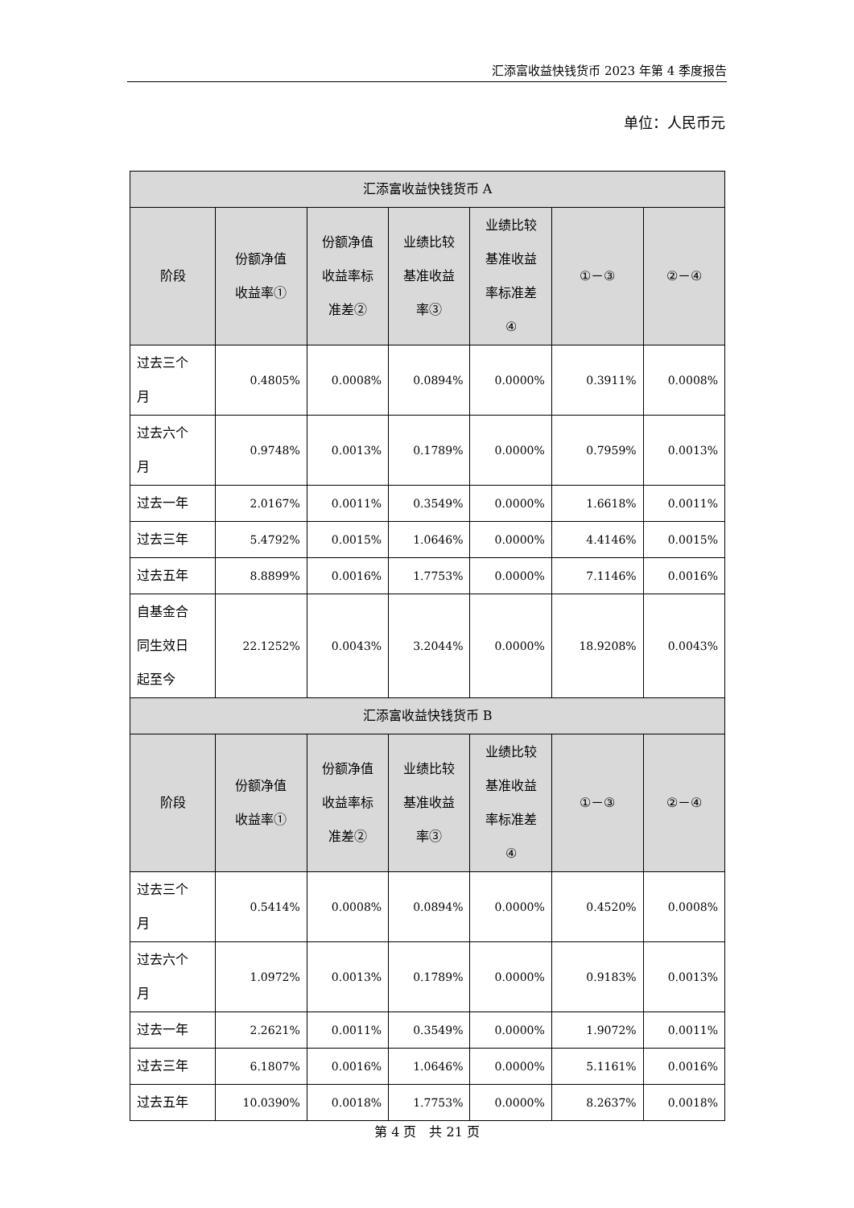汇添富收益快钱货币 2023 年第 4 季度报告
单位：人民币元
| 汇添富收益快钱货币 A | | | | | | |
| --- | --- | --- | --- | --- | --- | --- |
| 阶段 | 份额净值 收益率① | 份额净值 收益率标 准差② | 业绩比较 基准收益 率③ | 业绩比较 基准收益 率标准差 ④ | ①－③ | ②－④ |
| 过去三个 月 | 0.4805% | 0.0008% | 0.0894% | 0.0000% | 0.3911% | 0.0008% |
| 过去六个 月 | 0.9748% | 0.0013% | 0.1789% | 0.0000% | 0.7959% | 0.0013% |
| 过去一年 | 2.0167% | 0.0011% | 0.3549% | 0.0000% | 1.6618% | 0.0011% |
| 过去三年 | 5.4792% | 0.0015% | 1.0646% | 0.0000% | 4.4146% | 0.0015% |
| 过去五年 | 8.8899% | 0.0016% | 1.7753% | 0.0000% | 7.1146% | 0.0016% |
| 自基金合 同生效日 起至今 | 22.1252% | 0.0043% | 3.2044% | 0.0000% | 18.9208% | 0.0043% |
| 汇添富收益快钱货币 B | | | | | | |
| 阶段 | 份额净值 收益率① | 份额净值 收益率标 准差② | 业绩比较 基准收益 率③ | 业绩比较 基准收益 率标准差 ④ | ①－③ | ②－④ |
| 过去三个 月 | 0.5414% | 0.0008% | 0.0894% | 0.0000% | 0.4520% | 0.0008% |
| 过去六个 月 | 1.0972% | 0.0013% | 0.1789% | 0.0000% | 0.9183% | 0.0013% |
| 过去一年 | 2.2621% | 0.0011% | 0.3549% | 0.0000% | 1.9072% | 0.0011% |
| 过去三年 | 6.1807% | 0.0016% | 1.0646% | 0.0000% | 5.1161% | 0.0016% |
| 过去五年 | 10.0390% | 0.0018% | 1.7753% | 0.0000% | 8.2637% | 0.0018% |
第 4 页　共 21 页